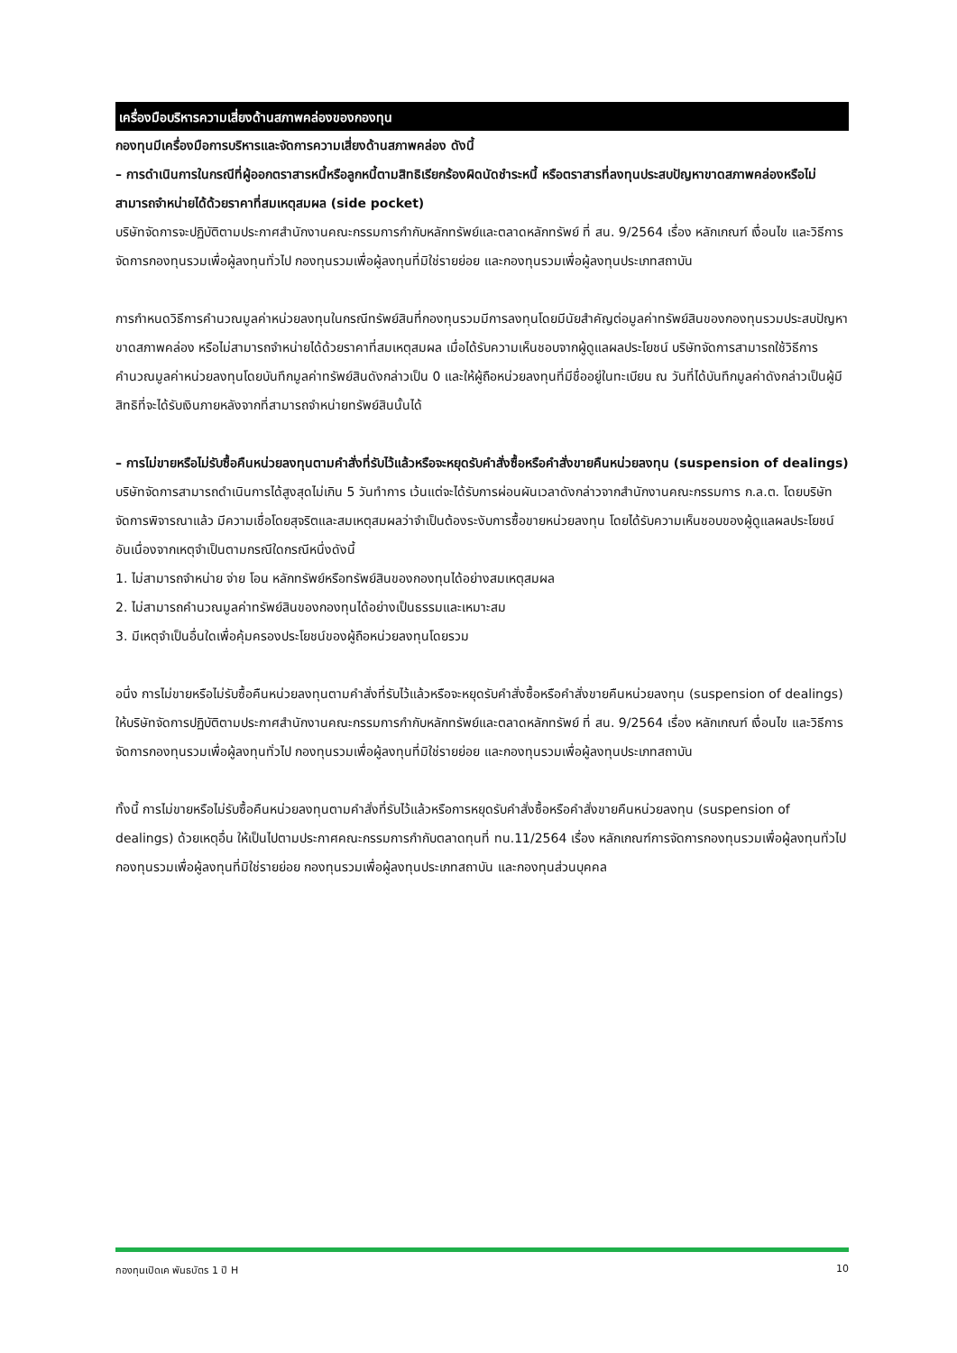เครื่องมือบริหารความเสี่ยงด้านสภาพคล่องของกองทุน
กองทุนมีเครื่องมือการบริหารและจัดการความเสี่ยงด้านสภาพคล่อง ดังนี้
– การดำเนินการในกรณีที่ผู้ออกตราสารหนี้หรือลูกหนี้ตามสิทธิเรียกร้องผิดนัดชำระหนี้ หรือตราสารที่ลงทุนประสบปัญหาขาดสภาพคล่องหรือไม่สามารถจำหน่ายได้ด้วยราคาที่สมเหตุสมผล (side pocket)
บริษัทจัดการจะปฏิบัติตามประกาศสำนักงานคณะกรรมการกำกับหลักทรัพย์และตลาดหลักทรัพย์ ที่ สน. 9/2564 เรื่อง หลักเกณฑ์ เงื่อนไข และวิธีการจัดการกองทุนรวมเพื่อผู้ลงทุนทั่วไป กองทุนรวมเพื่อผู้ลงทุนที่มิใช่รายย่อย และกองทุนรวมเพื่อผู้ลงทุนประเภทสถาบัน
การกำหนดวิธีการคำนวณมูลค่าหน่วยลงทุนในกรณีทรัพย์สินที่กองทุนรวมมีการลงทุนโดยมีนัยสำคัญต่อมูลค่าทรัพย์สินของกองทุนรวมประสบปัญหาขาดสภาพคล่อง หรือไม่สามารถจำหน่ายได้ด้วยราคาที่สมเหตุสมผล เมื่อได้รับความเห็นชอบจากผู้ดูแลผลประโยชน์ บริษัทจัดการสามารถใช้วิธีการคำนวณมูลค่าหน่วยลงทุนโดยบันทึกมูลค่าทรัพย์สินดังกล่าวเป็น 0 และให้ผู้ถือหน่วยลงทุนที่มีชื่ออยู่ในทะเบียน ณ วันที่ได้บันทึกมูลค่าดังกล่าวเป็นผู้มีสิทธิที่จะได้รับเงินภายหลังจากที่สามารถจำหน่ายทรัพย์สินนั้นได้
– การไม่ขายหรือไม่รับซื้อคืนหน่วยลงทุนตามคำสั่งที่รับไว้แล้วหรือจะหยุดรับคำสั่งซื้อหรือคำสั่งขายคืนหน่วยลงทุน (suspension of dealings) บริษัทจัดการสามารถดำเนินการได้สูงสุดไม่เกิน 5 วันทำการ เว้นแต่จะได้รับการผ่อนผันเวลาดังกล่าวจากสำนักงานคณะกรรมการ ก.ล.ต. โดยบริษัทจัดการพิจารณาแล้ว มีความเชื่อโดยสุจริตและสมเหตุสมผลว่าจำเป็นต้องระงับการซื้อขายหน่วยลงทุน โดยได้รับความเห็นชอบของผู้ดูแลผลประโยชน์ อันเนื่องจากเหตุจำเป็นตามกรณีใดกรณีหนึ่งดังนี้
1. ไม่สามารถจำหน่าย จ่าย โอน หลักทรัพย์หรือทรัพย์สินของกองทุนได้อย่างสมเหตุสมผล
2. ไม่สามารถคำนวณมูลค่าทรัพย์สินของกองทุนได้อย่างเป็นธรรมและเหมาะสม
3. มีเหตุจำเป็นอื่นใดเพื่อคุ้มครองประโยชน์ของผู้ถือหน่วยลงทุนโดยรวม
อนึ่ง การไม่ขายหรือไม่รับซื้อคืนหน่วยลงทุนตามคำสั่งที่รับไว้แล้วหรือจะหยุดรับคำสั่งซื้อหรือคำสั่งขายคืนหน่วยลงทุน (suspension of dealings) ให้บริษัทจัดการปฏิบัติตามประกาศสำนักงานคณะกรรมการกำกับหลักทรัพย์และตลาดหลักทรัพย์ ที่ สน. 9/2564 เรื่อง หลักเกณฑ์ เงื่อนไข และวิธีการจัดการกองทุนรวมเพื่อผู้ลงทุนทั่วไป กองทุนรวมเพื่อผู้ลงทุนที่มิใช่รายย่อย และกองทุนรวมเพื่อผู้ลงทุนประเภทสถาบัน
ทั้งนี้ การไม่ขายหรือไม่รับซื้อคืนหน่วยลงทุนตามคำสั่งที่รับไว้แล้วหรือการหยุดรับคำสั่งซื้อหรือคำสั่งขายคืนหน่วยลงทุน (suspension of dealings) ด้วยเหตุอื่น ให้เป็นไปตามประกาศคณะกรรมการกำกับตลาดทุนที่ ทน.11/2564 เรื่อง หลักเกณฑ์การจัดการกองทุนรวมเพื่อผู้ลงทุนทั่วไป กองทุนรวมเพื่อผู้ลงทุนที่มิใช่รายย่อย กองทุนรวมเพื่อผู้ลงทุนประเภทสถาบัน และกองทุนส่วนบุคคล
กองทุนเปิดเค พันธบัตร 1 ปี H 10